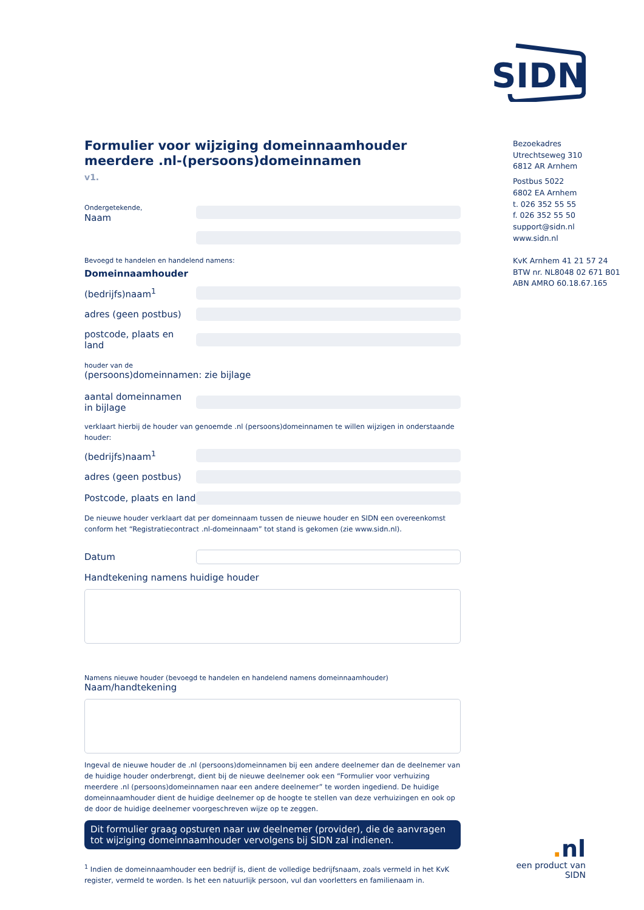SIDN
Formulier voor wijziging domeinnaamhouder meerdere .nl-(persoons)domeinnamen
v1.
Ondergetekende,
Naam
Bevoegd te handelen en handelend namens:
Domeinnaamhouder
(bedrijfs)naam<sup>1</sup>
adres (geen postbus)
postcode, plaats en land
houder van de
(persoons)domeinnamen: zie bijlage
aantal domeinnamen
in bijlage
verklaart hierbij de houder van genoemde .nl (persoons)domeinnamen te willen wijzigen in onderstaande houder:
(bedrijfs)naam<sup>1</sup>
adres (geen postbus)
Postcode, plaats en land
De nieuwe houder verklaart dat per domeinnaam tussen de nieuwe houder en SIDN een overeenkomst conform het “Registratiecontract .nl-domeinnaam” tot stand is gekomen (zie www.sidn.nl).
Datum
Handtekening namens huidige houder
Namens nieuwe houder (bevoegd te handelen en handelend namens domeinnaamhouder)
Naam/handtekening
Ingeval de nieuwe houder de .nl (persoons)domeinnamen bij een andere deelnemer dan de deelnemer van de huidige houder onderbrengt, dient bij de nieuwe deelnemer ook een “Formulier voor verhuizing meerdere .nl (persoons)domeinnamen naar een andere deelnemer” te worden ingediend. De huidige domeinnaamhouder dient de huidige deelnemer op de hoogte te stellen van deze verhuizingen en ook op de door de huidige deelnemer voorgeschreven wijze op te zeggen.
Dit formulier graag opsturen naar uw deelnemer (provider), die de aanvragen tot wijziging domeinnaamhouder vervolgens bij SIDN zal indienen.
<sup>1</sup> Indien de domeinnaamhouder een bedrijf is, dient de volledige bedrijfsnaam, zoals vermeld in het KvK register, vermeld te worden. Is het een natuurlijk persoon, vul dan voorletters en familienaam in.
Bezoekadres
Utrechtseweg 310
6812 AR Arnhem
Postbus 5022
6802 EA Arnhem
t. 026 352 55 55
f. 026 352 55 50
support@sidn.nl
www.sidn.nl
KvK Arnhem 41 21 57 24
BTW nr. NL8048 02 671 B01
ABN AMRO 60.18.67.165
. nl
een product van SIDN